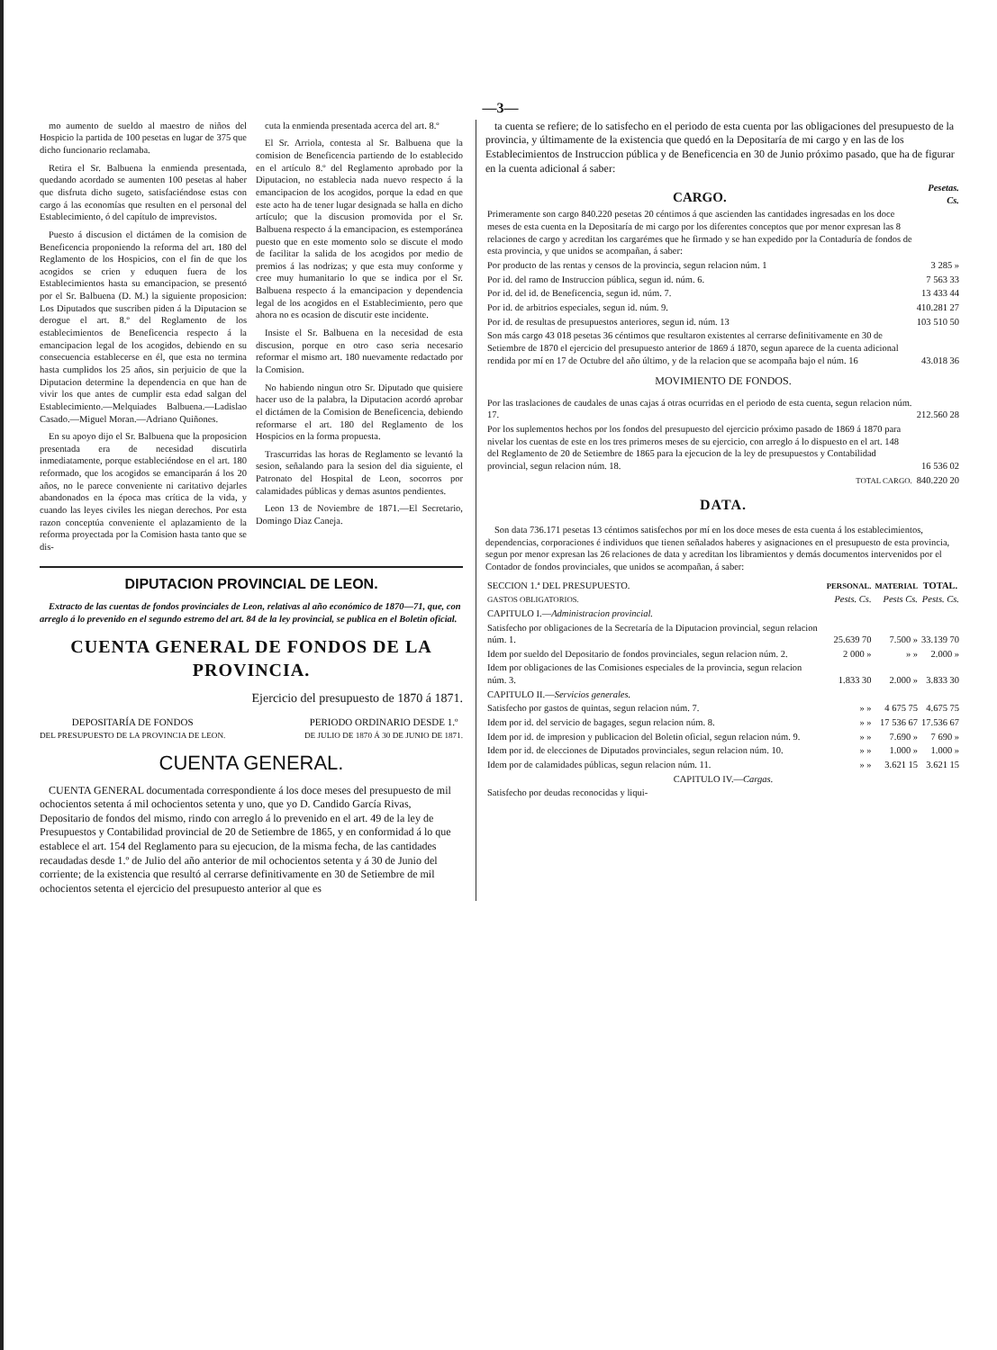—3—
mo aumento de sueldo al maestro de niños del Hospicio la partida de 100 pesetas en lugar de 375 que dicho funcionario reclamaba.
Retira el Sr. Balbuena la enmienda presentada, quedando acordado se aumenten 100 pesetas al haber que disfruta dicho sugeto, satisfaciéndose estas con cargo á las economías que resulten en el personal del Establecimiento, ó del capítulo de imprevistos.
Puesto á discusion el dictámen de la comision de Beneficencia proponiendo la reforma del art. 180 del Reglamento de los Hospicios, con el fin de que los acogidos se crien y eduquen fuera de los Establecimientos hasta su emancipacion, se presentó por el Sr. Balbuena (D. M.) la siguiente proposicion: Los Diputados que suscriben piden á la Diputacion se derogue el art. 8.º del Reglamento de los establecimientos de Beneficencia respecto á la emancipacion legal de los acogidos, debiendo en su consecuencia establecerse en él, que esta no termina hasta cumplidos los 25 años, sin perjuicio de que la Diputacion determine la dependencia en que han de vivir los que antes de cumplir esta edad salgan del Establecimiento.—Melquiades Balbuena.—Ladislao Casado.—Miguel Moran.—Adriano Quiñones.
En su apoyo dijo el Sr. Balbuena que la proposicion presentada era de necesidad discutirla inmediatamente, porque estableciéndose en el art. 180 reformado, que los acogidos se emanciparán á los 20 años, no le parece conveniente ni caritativo dejarles abandonados en la época mas crítica de la vida, y cuando las leyes civiles les niegan derechos. Por esta razon conceptúa conveniente el aplazamiento de la reforma proyectada por la Comision hasta tanto que se dis-
cuta la enmienda presentada acerca del art. 8.º
El Sr. Arriola, contesta al Sr. Balbuena que la comision de Beneficencia partiendo de lo establecido en el artículo 8.º del Reglamento aprobado por la Diputacion, no establecia nada nuevo respecto á la emancipacion de los acogidos, porque la edad en que este acto ha de tener lugar designada se halla en dicho artículo; que la discusion promovida por el Sr. Balbuena respecto á la emancipacion, es estemporánea puesto que en este momento solo se discute el modo de facilitar la salida de los acogidos por medio de premios á las nodrizas; y que esta muy conforme y cree muy humanitario lo que se indica por el Sr. Balbuena respecto á la emancipacion y dependencia legal de los acogidos en el Establecimiento, pero que ahora no es ocasion de discutir este incidente.
Insiste el Sr. Balbuena en la necesidad de esta discusion, porque en otro caso seria necesario reformar el mismo art. 180 nuevamente redactado por la Comision.
No habiendo ningun otro Sr. Diputado que quisiere hacer uso de la palabra, la Diputacion acordó aprobar el dictámen de la Comision de Beneficencia, debiendo reformarse el art. 180 del Reglamento de los Hospicios en la forma propuesta.
Trascurridas las horas de Reglamento se levantó la sesion, señalando para la sesion del dia siguiente, el Patronato del Hospital de Leon, socorros por calamidades públicas y demas asuntos pendientes.
Leon 13 de Noviembre de 1871.—El Secretario, Domingo Diaz Caneja.
DIPUTACION PROVINCIAL DE LEON.
Extracto de las cuentas de fondos provinciales de Leon, relativas al año económico de 1870—71, que, con arreglo á lo prevenido en el segundo estremo del art. 84 de la ley provincial, se publica en el Boletin oficial.
CUENTA GENERAL DE FONDOS DE LA PROVINCIA.
Ejercicio del presupuesto de 1870 á 1871.
DEPOSITARÍA DE FONDOS
DEL PRESUPUESTO DE LA PROVINCIA DE LEON.
PERIODO ORDINARIO DESDE 1.º
DE JULIO DE 1870 Á 30 DE JUNIO DE 1871.
CUENTA GENERAL.
CUENTA GENERAL documentada correspondiente á los doce meses del presupuesto de mil ochocientos setenta á mil ochocientos setenta y uno, que yo D. Candido García Rivas, Depositario de fondos del mismo, rindo con arreglo á lo prevenido en el art. 49 de la ley de Presupuestos y Contabilidad provincial de 20 de Setiembre de 1865, y en conformidad á lo que establece el art. 154 del Reglamento para su ejecucion, de la misma fecha, de las cantidades recaudadas desde 1.º de Julio del año anterior de mil ochocientos setenta y á 30 de Junio del corriente; de la existencia que resultó al cerrarse definitivamente en 30 de Setiembre de mil ochocientos setenta el ejercicio del presupuesto anterior al que es
ta cuenta se refiere; de lo satisfecho en el periodo de esta cuenta por las obligaciones del presupuesto de la provincia, y últimamente de la existencia que quedó en la Depositaría de mi cargo y en las de los Establecimientos de Instruccion pública y de Beneficencia en 30 de Junio próximo pasado, que ha de figurar en la cuenta adicional á saber:
| CARGO. | Pesetas. Cs. |
| --- | --- |
| Primeramente son cargo 840.220 pesetas 20 céntimos á que ascienden las cantidades ingresadas en los doce meses de esta cuenta en la Depositaría de mi cargo por los diferentes conceptos que por menor expresan las 8 relaciones de cargo y acreditan los cargarémes que he firmado y se han expedido por la Contaduría de fondos de esta provincia, y que unidos se acompañan, á saber: | |
| Por producto de las rentas y censos de la provincia, segun relacion núm. 1 | 3 285 » |
| Por id. del ramo de Instruccion pública, segun id. núm. 6. | 7 563 33 |
| Por id. del id. de Beneficencia, segun id. núm. 7. | 13 433 44 |
| Por id. de arbitrios especiales, segun id. núm. 9. | 410.281 27 |
| Por id. de resultas de presupuestos anteriores, segun id. núm. 13 | 103 510 50 |
| Son más cargo 43 018 pesetas 36 céntimos que resultaron existentes al cerrarse definitivamente en 30 de Setiembre de 1870 el ejercicio del presupuesto anterior de 1869 á 1870, segun aparece de la cuenta adicional rendida por mí en 17 de Octubre del año último, y de la relacion que se acompaña bajo el núm. 16 | 43.018 36 |
| MOVIMIENTO DE FONDOS. | |
| Por las traslaciones de caudales de unas cajas á otras ocurridas en el periodo de esta cuenta, segun relacion núm. 17. | 212.560 28 |
| Por los suplementos hechos por los fondos del presupuesto del ejercicio próximo pasado de 1869 á 1870 para nivelar los cuentas de este en los tres primeros meses de su ejercicio, con arreglo á lo dispuesto en el art. 148 del Reglamento de 20 de Setiembre de 1865 para la ejecucion de la ley de presupuestos y Contabilidad provincial, segun relacion núm. 18. | 16 536 02 |
| TOTAL CARGO. | 840.220 20 |
DATA.
Son data 736.171 pesetas 13 céntimos satisfechos por mí en los doce meses de esta cuenta á los establecimientos, dependencias, corporaciones é individuos que tienen señalados haberes y asignaciones en el presupuesto de esta provincia, segun por menor expresan las 26 relaciones de data y acreditan los libramientos y demás documentos intervenidos por el Contador de fondos provinciales, que unidos se acompañan, á saber:
| SECCION 1.ª DEL PRESUPUESTO. | PERSONAL. | MATERIAL | TOTAL. |
| --- | --- | --- | --- |
| GASTOS OBLIGATORIOS. | Pests. Cs. | Pests Cs. | Pests. Cs. |
| CAPITULO I.— Administracion provincial. | | | |
| Satisfecho por obligaciones de la Secretaría de la Diputacion provincial, segun relacion núm. 1. | 25.639 70 | 7.500 » | 33.139 70 |
| Idem por sueldo del Depositario de fondos provinciales, segun relacion núm. 2. | 2 000 » | » » | 2.000 » |
| Idem por obligaciones de las Comisiones especiales de la provincia, segun relacion núm. 3. | 1.833 30 | 2.000 » | 3.833 30 |
| CAPITULO II.— Servicios generales. | | | |
| Satisfecho por gastos de quintas, segun relacion núm. 7. | » » | 4 675 75 | 4.675 75 |
| Idem por id. del servicio de bagages, segun relacion núm. 8. | » » | 17 536 67 | 17.536 67 |
| Idem por id. de impresion y publicacion del Boletin oficial, segun relacion núm. 9. | » » | 7.690 » | 7 690 » |
| Idem por id. de elecciones de Diputados provinciales, segun relacion núm. 10. | » » | 1.000 » | 1.000 » |
| Idem por de calamidades públicas, segun relacion núm. 11. | » » | 3.621 15 | 3.621 15 |
| CAPITULO IV.— Cargas. | | | |
| Satisfecho por deudas reconocidas y liqui- | | | |